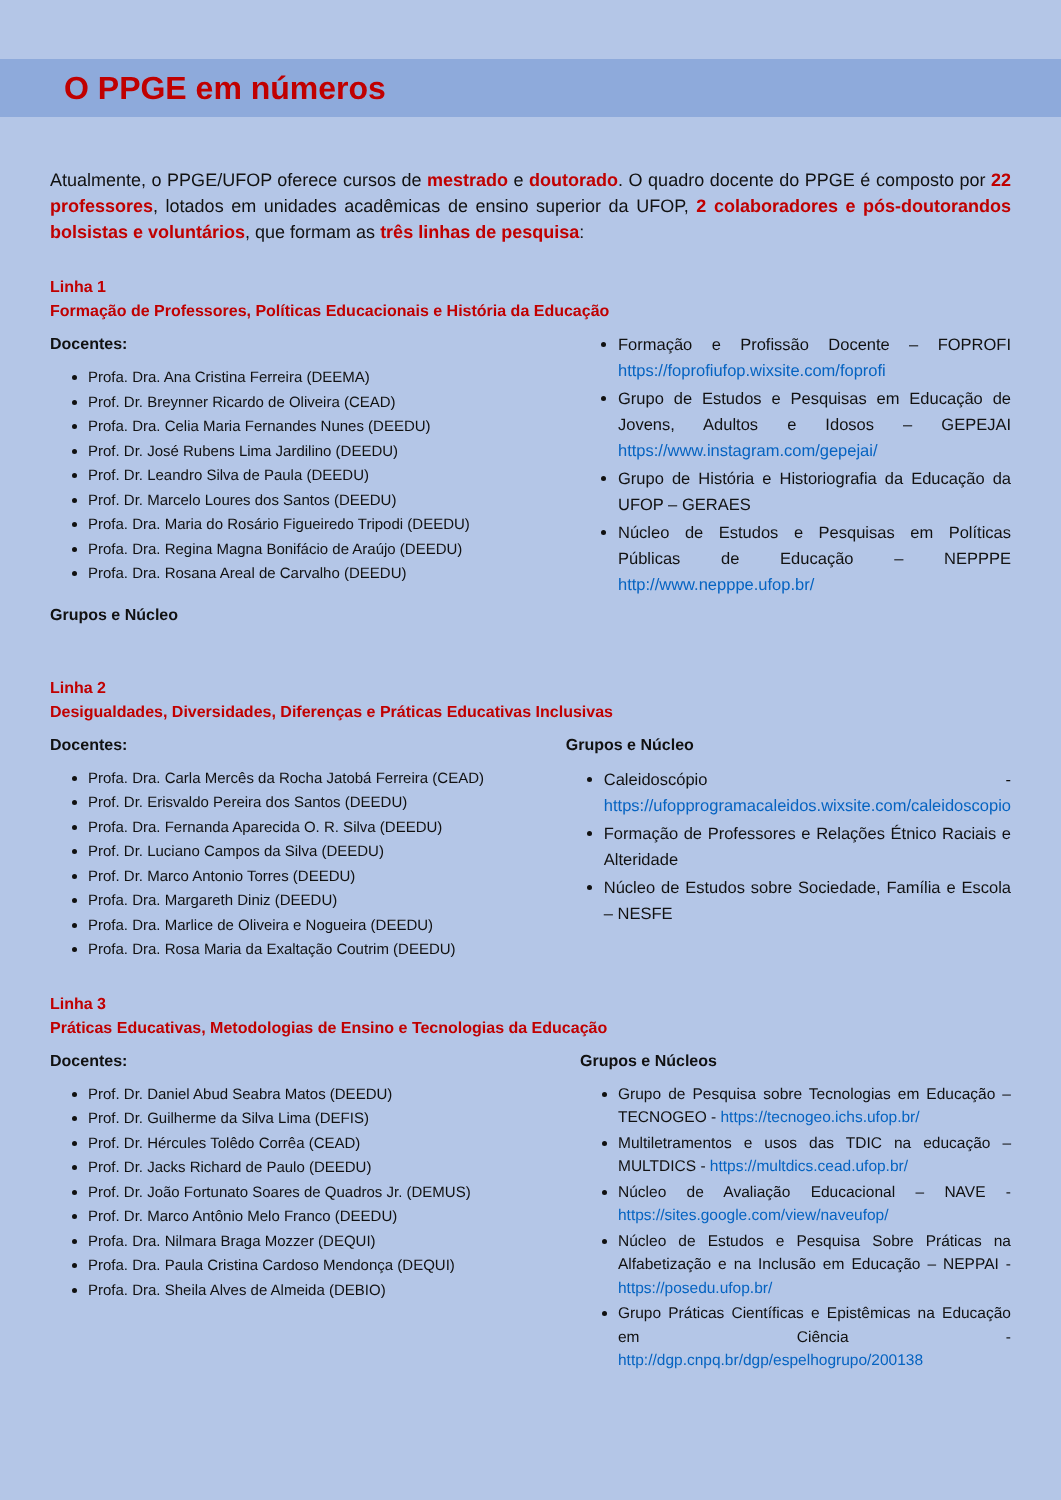O PPGE em números
Atualmente, o PPGE/UFOP oferece cursos de mestrado e doutorado. O quadro docente do PPGE é composto por 22 professores, lotados em unidades acadêmicas de ensino superior da UFOP, 2 colaboradores e pós-doutorandos bolsistas e voluntários, que formam as três linhas de pesquisa:
Linha 1
Formação de Professores, Políticas Educacionais e História da Educação
Docentes:
Profa. Dra. Ana Cristina Ferreira (DEEMA)
Prof. Dr. Breynner Ricardo de Oliveira (CEAD)
Profa. Dra. Celia Maria Fernandes Nunes (DEEDU)
Prof. Dr. José Rubens Lima Jardilino (DEEDU)
Prof. Dr. Leandro Silva de Paula (DEEDU)
Prof. Dr. Marcelo Loures dos Santos (DEEDU)
Profa. Dra. Maria do Rosário Figueiredo Tripodi (DEEDU)
Profa. Dra. Regina Magna Bonifácio de Araújo (DEEDU)
Profa. Dra. Rosana Areal de Carvalho (DEEDU)
Grupos e Núcleo
Formação e Profissão Docente – FOPROFI https://foprofiufop.wixsite.com/foprofi
Grupo de Estudos e Pesquisas em Educação de Jovens, Adultos e Idosos – GEPEJAI https://www.instagram.com/gepejai/
Grupo de História e Historiografia da Educação da UFOP – GERAES
Núcleo de Estudos e Pesquisas em Políticas Públicas de Educação – NEPPPE http://www.nepppe.ufop.br/
Linha 2
Desigualdades, Diversidades, Diferenças e Práticas Educativas Inclusivas
Docentes:
Profa. Dra. Carla Mercês da Rocha Jatobá Ferreira (CEAD)
Prof. Dr. Erisvaldo Pereira dos Santos (DEEDU)
Profa. Dra. Fernanda Aparecida O. R. Silva (DEEDU)
Prof. Dr. Luciano Campos da Silva (DEEDU)
Prof. Dr. Marco Antonio Torres (DEEDU)
Profa. Dra. Margareth Diniz (DEEDU)
Profa. Dra. Marlice de Oliveira e Nogueira (DEEDU)
Profa. Dra. Rosa Maria da Exaltação Coutrim (DEEDU)
Grupos e Núcleo
Caleidoscópio - https://ufopprogramacaleidos.wixsite.com/caleidoscopio
Formação de Professores e Relações Étnico Raciais e Alteridade
Núcleo de Estudos sobre Sociedade, Família e Escola – NESFE
Linha 3
Práticas Educativas, Metodologias de Ensino e Tecnologias da Educação
Docentes:
Prof. Dr. Daniel Abud Seabra Matos (DEEDU)
Prof. Dr. Guilherme da Silva Lima (DEFIS)
Prof. Dr. Hércules Tolêdo Corrêa (CEAD)
Prof. Dr. Jacks Richard de Paulo (DEEDU)
Prof. Dr. João Fortunato Soares de Quadros Jr. (DEMUS)
Prof. Dr. Marco Antônio Melo Franco (DEEDU)
Profa. Dra. Nilmara Braga Mozzer (DEQUI)
Profa. Dra. Paula Cristina Cardoso Mendonça (DEQUI)
Profa. Dra. Sheila Alves de Almeida (DEBIO)
Grupos e Núcleos
Grupo de Pesquisa sobre Tecnologias em Educação – TECNOGEO - https://tecnogeo.ichs.ufop.br/
Multiletramentos e usos das TDIC na educação – MULTDICS - https://multdics.cead.ufop.br/
Núcleo de Avaliação Educacional – NAVE - https://sites.google.com/view/naveufop/
Núcleo de Estudos e Pesquisa Sobre Práticas na Alfabetização e na Inclusão em Educação – NEPPAI - https://posedu.ufop.br/
Grupo Práticas Científicas e Epistêmicas na Educação em Ciência - http://dgp.cnpq.br/dgp/espelhogrupo/200138